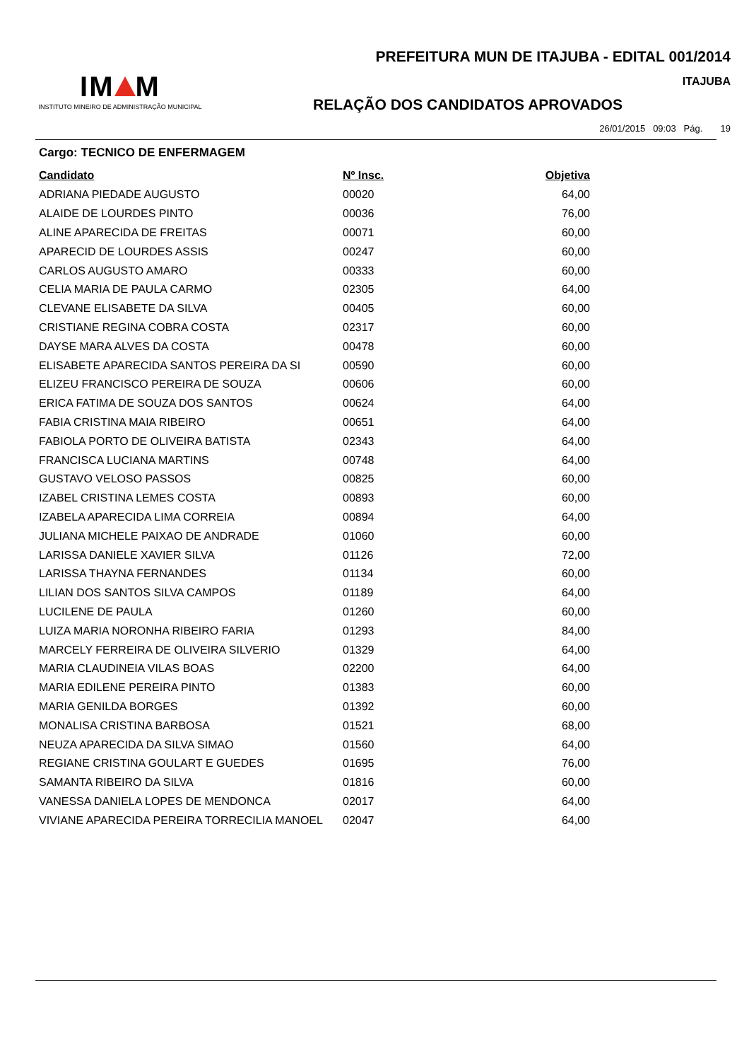IM M
INSTITUTO MINEIRO DE ADMINISTRAÇÃO MUNICIPAL
PREFEITURA MUN DE ITAJUBA - EDITAL 001/2014
ITAJUBA
RELAÇÃO DOS CANDIDATOS APROVADOS
26/01/2015 09:03 Pág. 19
Cargo: TECNICO DE ENFERMAGEM
| Candidato | Nº Insc. | Objetiva |
| --- | --- | --- |
| ADRIANA PIEDADE AUGUSTO | 00020 | 64,00 |
| ALAIDE DE LOURDES PINTO | 00036 | 76,00 |
| ALINE APARECIDA DE FREITAS | 00071 | 60,00 |
| APARECID DE LOURDES ASSIS | 00247 | 60,00 |
| CARLOS AUGUSTO AMARO | 00333 | 60,00 |
| CELIA MARIA DE PAULA CARMO | 02305 | 64,00 |
| CLEVANE ELISABETE DA SILVA | 00405 | 60,00 |
| CRISTIANE REGINA COBRA COSTA | 02317 | 60,00 |
| DAYSE MARA ALVES DA COSTA | 00478 | 60,00 |
| ELISABETE APARECIDA SANTOS PEREIRA DA SI | 00590 | 60,00 |
| ELIZEU FRANCISCO PEREIRA DE SOUZA | 00606 | 60,00 |
| ERICA FATIMA DE SOUZA DOS SANTOS | 00624 | 64,00 |
| FABIA CRISTINA MAIA RIBEIRO | 00651 | 64,00 |
| FABIOLA PORTO DE OLIVEIRA BATISTA | 02343 | 64,00 |
| FRANCISCA LUCIANA MARTINS | 00748 | 64,00 |
| GUSTAVO VELOSO PASSOS | 00825 | 60,00 |
| IZABEL CRISTINA LEMES COSTA | 00893 | 60,00 |
| IZABELA APARECIDA LIMA CORREIA | 00894 | 64,00 |
| JULIANA MICHELE PAIXAO DE ANDRADE | 01060 | 60,00 |
| LARISSA DANIELE XAVIER SILVA | 01126 | 72,00 |
| LARISSA THAYNA FERNANDES | 01134 | 60,00 |
| LILIAN DOS SANTOS SILVA CAMPOS | 01189 | 64,00 |
| LUCILENE DE PAULA | 01260 | 60,00 |
| LUIZA MARIA NORONHA RIBEIRO FARIA | 01293 | 84,00 |
| MARCELY FERREIRA DE OLIVEIRA SILVERIO | 01329 | 64,00 |
| MARIA CLAUDINEIA VILAS BOAS | 02200 | 64,00 |
| MARIA EDILENE PEREIRA PINTO | 01383 | 60,00 |
| MARIA GENILDA BORGES | 01392 | 60,00 |
| MONALISA CRISTINA BARBOSA | 01521 | 68,00 |
| NEUZA APARECIDA DA SILVA SIMAO | 01560 | 64,00 |
| REGIANE CRISTINA GOULART E GUEDES | 01695 | 76,00 |
| SAMANTA RIBEIRO DA SILVA | 01816 | 60,00 |
| VANESSA DANIELA LOPES DE MENDONCA | 02017 | 64,00 |
| VIVIANE APARECIDA PEREIRA TORRECILIA MANOEL | 02047 | 64,00 |